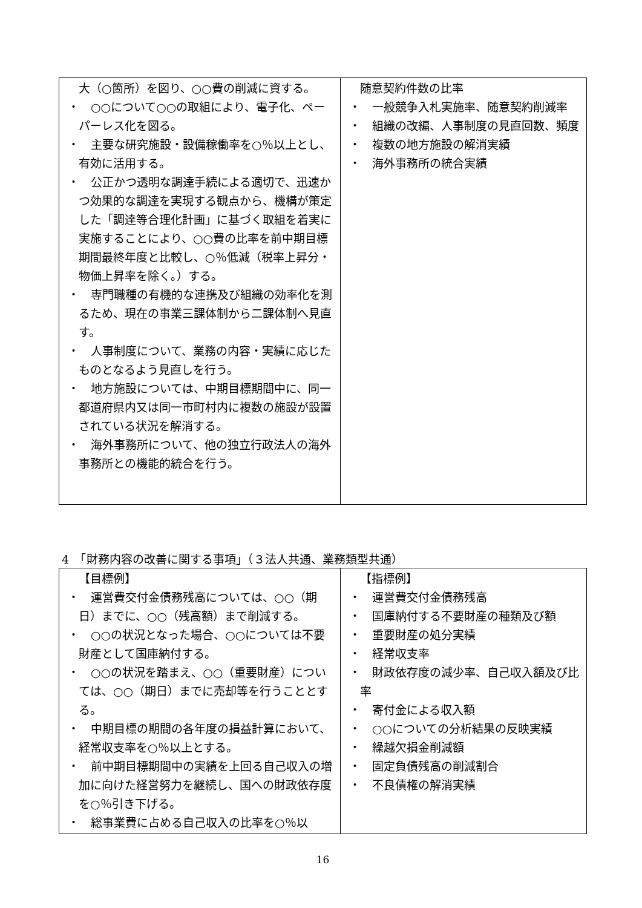| 大（○箇所）を図り、○○費の削減に資する。 ・ ○○について○○の取組により、電子化、ペーパーレス化を図る。 ・ 主要な研究施設・設備稼働率を○％以上とし、有効に活用する。 ・ 公正かつ透明な調達手続による適切で、迅速かつ効果的な調達を実現する観点から、機構が策定した「調達等合理化計画」に基づく取組を着実に実施することにより、○○費の比率を前中期目標期間最終年度と比較し、○％低減（税率上昇分・物価上昇率を除く。）する。 ・ 専門職種の有機的な連携及び組織の効率化を測るため、現在の事業三課体制から二課体制へ見直す。 ・ 人事制度について、業務の内容・実績に応じたものとなるよう見直しを行う。 ・ 地方施設については、中期目標期間中に、同一都道府県内又は同一市町村内に複数の施設が設置されている状況を解消する。 ・ 海外事務所について、他の独立行政法人の海外事務所との機能的統合を行う。 | 随意契約件数の比率 ・ 一般競争入札実施率、随意契約削減率 ・ 組織の改編、人事制度の見直回数、頻度 ・ 複数の地方施設の解消実績 ・ 海外事務所の統合実績 |
4　「財務内容の改善に関する事項」（３法人共通、業務類型共通）
| 【目標例】 ・ 運営費交付金債務残高については、○○（期日）までに、○○（残高額）まで削減する。 ・ ○○の状況となった場合、○○については不要財産として国庫納付する。 ・ ○○の状況を踏まえ、○○（重要財産）については、○○（期日）までに売却等を行うこととする。 ・ 中期目標の期間の各年度の損益計算において、経常収支率を○％以上とする。 ・ 前中期目標期間中の実績を上回る自己収入の増加に向けた経営努力を継続し、国への財政依存度を○％引き下げる。 ・ 総事業費に占める自己収入の比率を○％以 | 【指標例】 ・ 運営費交付金債務残高 ・ 国庫納付する不要財産の種類及び額 ・ 重要財産の処分実績 ・ 経常収支率 ・ 財政依存度の減少率、自己収入額及び比率 ・ 寄付金による収入額 ・ ○○についての分析結果の反映実績 ・ 繰越欠損金削減額 ・ 固定負債残高の削減割合 ・ 不良債権の解消実績 |
16